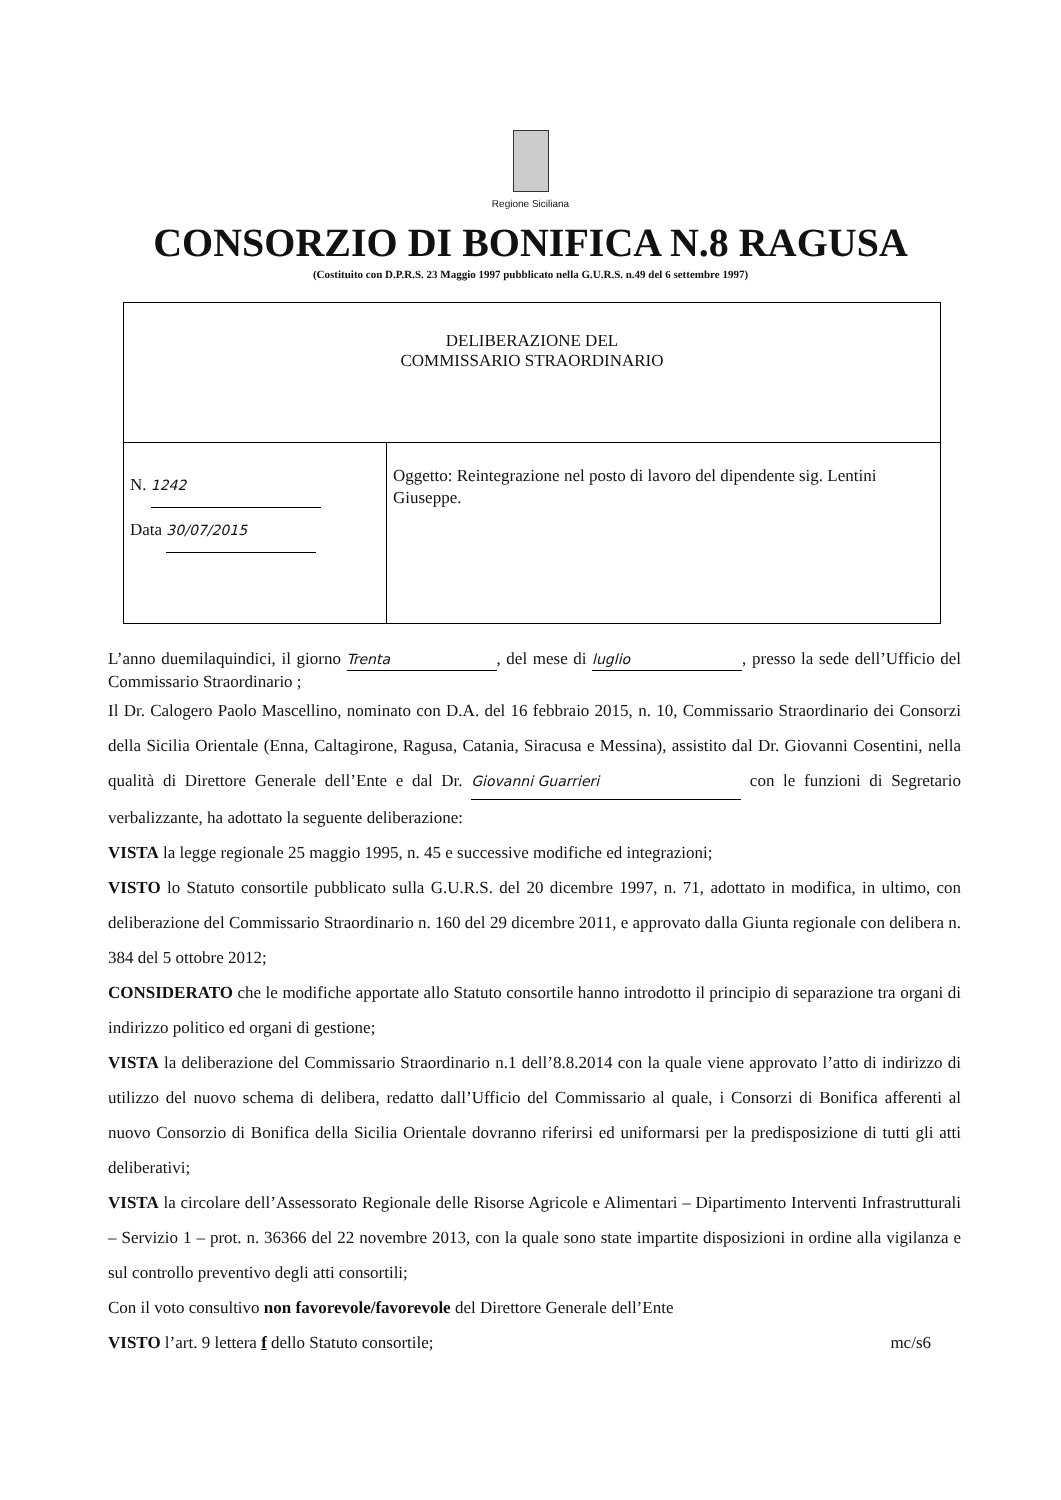Regione Siciliana
CONSORZIO DI BONIFICA N.8 RAGUSA
(Costituito con D.P.R.S. 23 Maggio 1997 pubblicato nella G.U.R.S. n.49 del 6 settembre 1997)
| DELIBERAZIONE DEL COMMISSARIO STRAORDINARIO | |
| N. 1242 Data 30/07/2015 | Oggetto: Reintegrazione nel posto di lavoro del dipendente sig. Lentini Giuseppe. |
L’anno duemilaquindici, il giorno Trenta, del mese di luglio, presso la sede dell’Ufficio del Commissario Straordinario ;
Il Dr. Calogero Paolo Mascellino, nominato con D.A. del 16 febbraio 2015, n. 10, Commissario Straordinario dei Consorzi della Sicilia Orientale (Enna, Caltagirone, Ragusa, Catania, Siracusa e Messina), assistito dal Dr. Giovanni Cosentini, nella qualità di Direttore Generale dell’Ente e dal Dr. Giovanni Guarrieri con le funzioni di Segretario verbalizzante, ha adottato la seguente deliberazione:
VISTA la legge regionale 25 maggio 1995, n. 45 e successive modifiche ed integrazioni;
VISTO lo Statuto consortile pubblicato sulla G.U.R.S. del 20 dicembre 1997, n. 71, adottato in modifica, in ultimo, con deliberazione del Commissario Straordinario n. 160 del 29 dicembre 2011, e approvato dalla Giunta regionale con delibera n. 384 del 5 ottobre 2012;
CONSIDERATO che le modifiche apportate allo Statuto consortile hanno introdotto il principio di separazione tra organi di indirizzo politico ed organi di gestione;
VISTA la deliberazione del Commissario Straordinario n.1 dell’8.8.2014 con la quale viene approvato l’atto di indirizzo di utilizzo del nuovo schema di delibera, redatto dall’Ufficio del Commissario al quale, i Consorzi di Bonifica afferenti al nuovo Consorzio di Bonifica della Sicilia Orientale dovranno riferirsi ed uniformarsi per la predisposizione di tutti gli atti deliberativi;
VISTA la circolare dell’Assessorato Regionale delle Risorse Agricole e Alimentari – Dipartimento Interventi Infrastrutturali – Servizio 1 – prot. n. 36366 del 22 novembre 2013, con la quale sono state impartite disposizioni in ordine alla vigilanza e sul controllo preventivo degli atti consortili;
Con il voto consultivo non favorevole/favorevole del Direttore Generale dell’Ente
VISTO l’art. 9 lettera f dello Statuto consortile; mc/s6